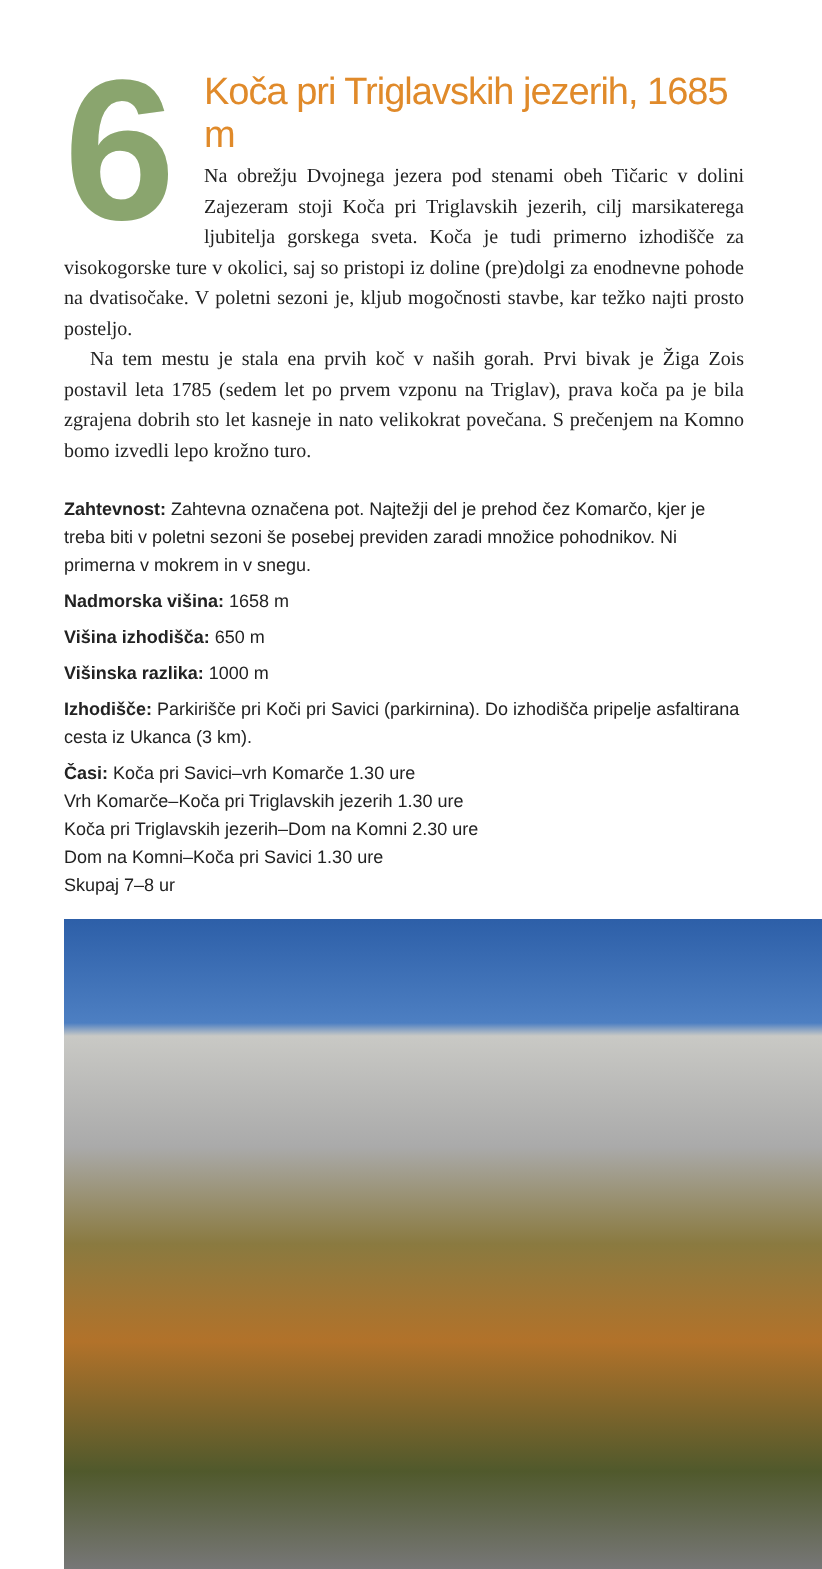6
Koča pri Triglavskih jezerih, 1685 m
Na obrežju Dvojnega jezera pod stenami obeh Tičaric v dolini Zajezeram stoji Koča pri Triglavskih jezerih, cilj marsikaterega ljubitelja gorskega sveta. Koča je tudi primerno izhodišče za visokogorske ture v okolici, saj so pristopi iz doline (pre)dolgi za enodnevne pohode na dvatisočake. V poletni sezoni je, kljub mogočnosti stavbe, kar težko najti prosto posteljo.
Na tem mestu je stala ena prvih koč v naših gorah. Prvi bivak je Žiga Zois postavil leta 1785 (sedem let po prvem vzponu na Triglav), prava koča pa je bila zgrajena dobrih sto let kasneje in nato velikokrat povečana. S prečenjem na Komno bomo izvedli lepo krožno turo.
Zahtevnost: Zahtevna označena pot. Najtežji del je prehod čez Komarčo, kjer je treba biti v poletni sezoni še posebej previden zaradi množice pohodnikov. Ni primerna v mokrem in v snegu.
Nadmorska višina: 1658 m
Višina izhodišča: 650 m
Višinska razlika: 1000 m
Izhodišče: Parkirišče pri Koči pri Savici (parkirnina). Do izhodišča pripelje asfaltirana cesta iz Ukanca (3 km).
Časi: Koča pri Savici–vrh Komarče 1.30 ure
Vrh Komarče–Koča pri Triglavskih jezerih 1.30 ure
Koča pri Triglavskih jezerih–Dom na Komni 2.30 ure
Dom na Komni–Koča pri Savici 1.30 ure
Skupaj 7–8 ur